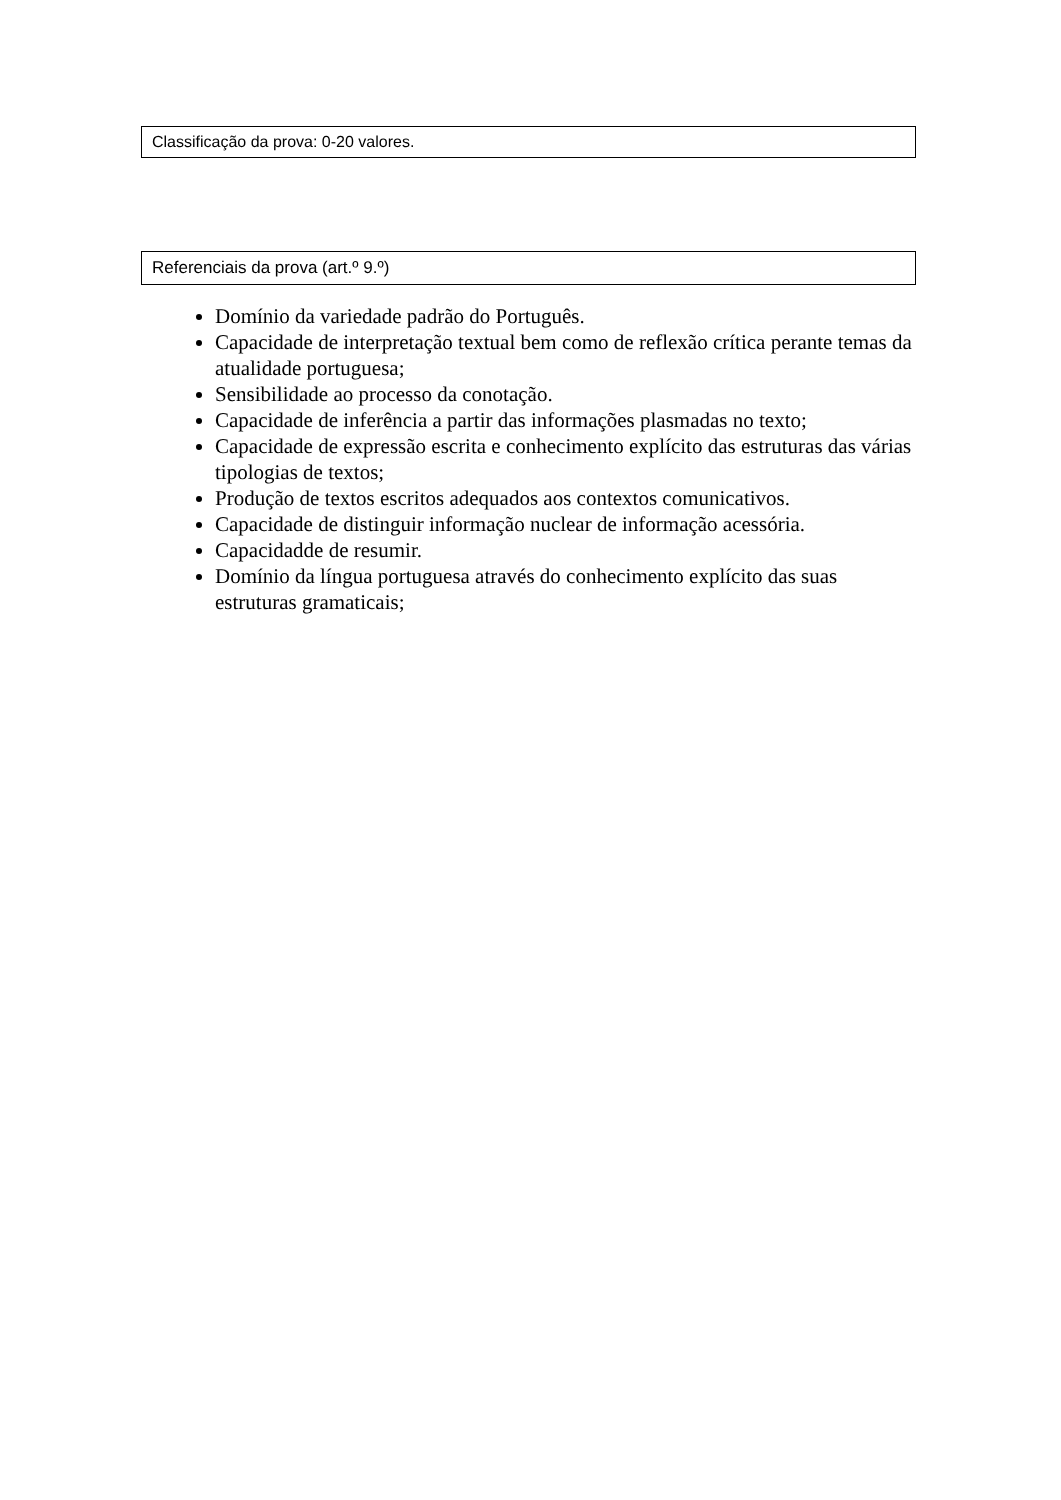Classificação da prova: 0-20 valores.
Referenciais da prova (art.º 9.º)
Domínio da variedade padrão do Português.
Capacidade de interpretação textual bem como de reflexão crítica perante temas da atualidade portuguesa;
Sensibilidade ao processo da conotação.
Capacidade de inferência a partir das informações plasmadas no texto;
Capacidade de expressão escrita e conhecimento explícito das estruturas das várias tipologias de textos;
Produção de textos escritos adequados aos contextos comunicativos.
Capacidade de distinguir informação nuclear de informação acessória.
Capacidadde de resumir.
Domínio da língua portuguesa através do conhecimento explícito das suas estruturas gramaticais;